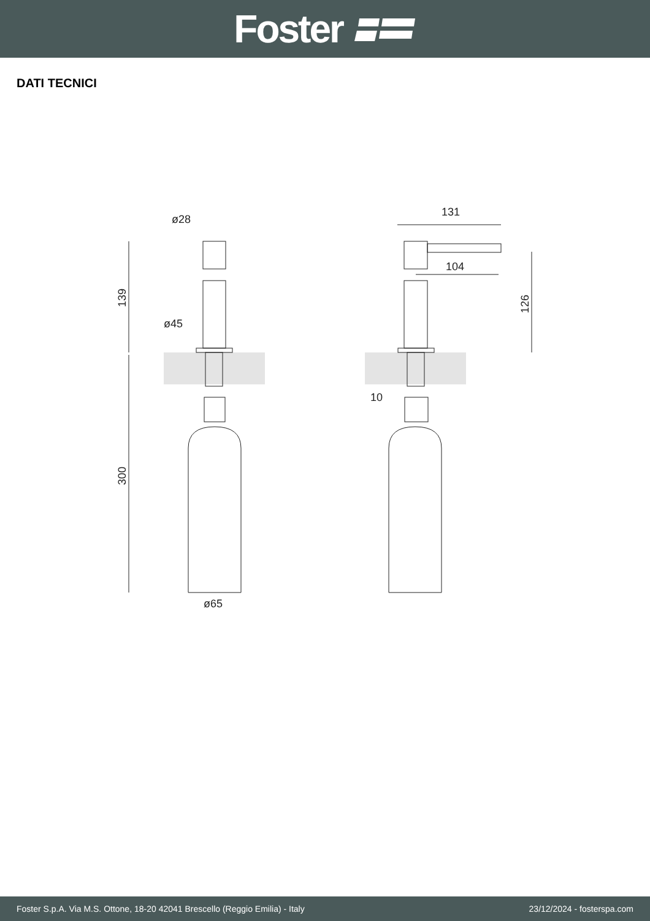Foster
DATI TECNICI
ø28
ø45
ø65
131
104
10
139
300
126
Foster S.p.A. Via M.S. Ottone, 18-20 42041 Brescello (Reggio Emilia) - Italy 23/12/2024 - fosterspa.com